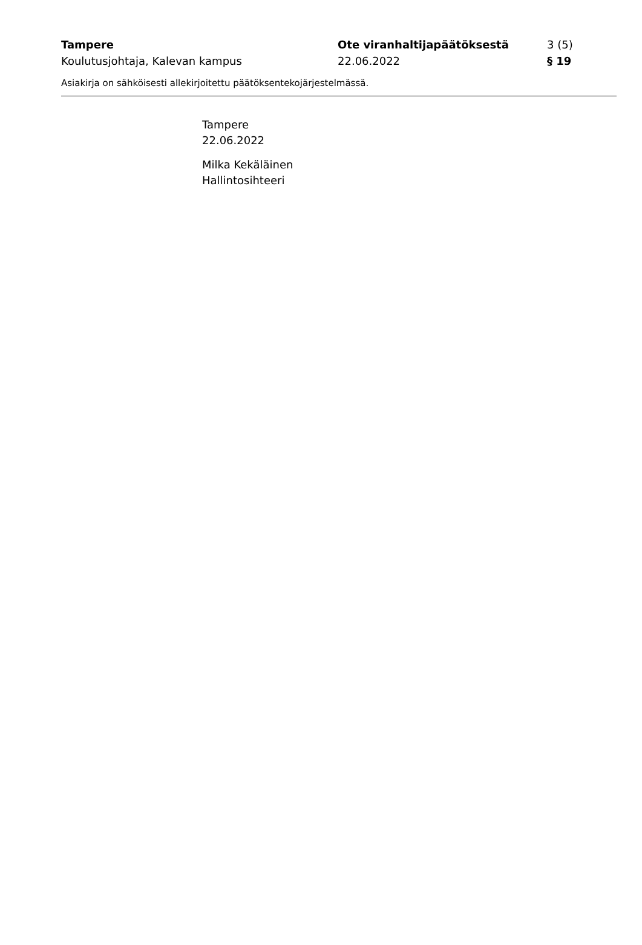Tampere
Koulutusjohtaja, Kalevan kampus
Ote viranhaltijapäätöksestä
22.06.2022
3 (5)
§ 19
Asiakirja on sähköisesti allekirjoitettu päätöksentekojärjestelmässä.
Tampere
22.06.2022
Milka Kekäläinen
Hallintosihteeri